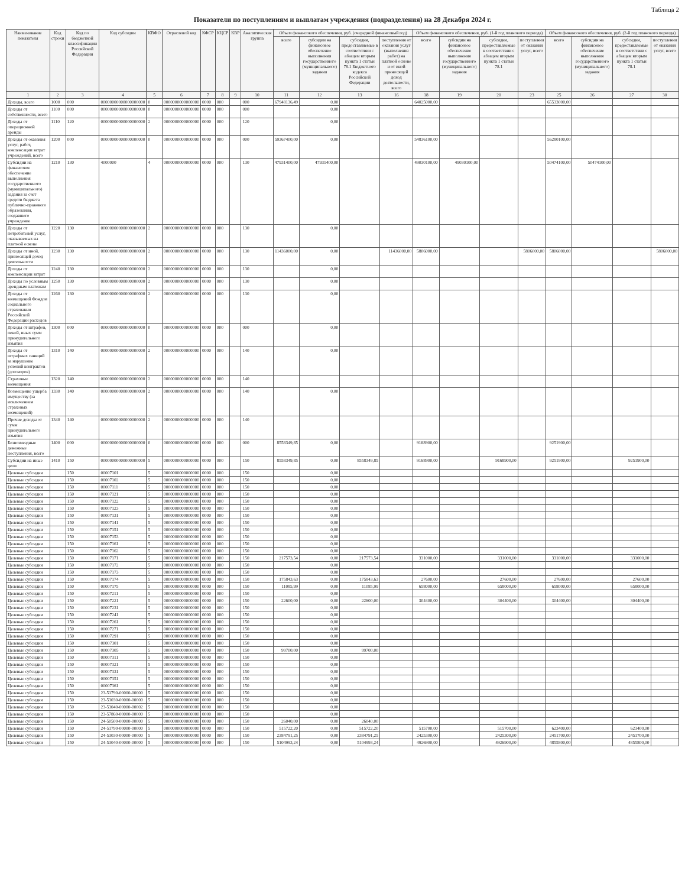Таблица 2
Показатели по поступлениям и выплатам учреждения (подразделения) на 28 Декабря 2024 г.
| Наименование показателя | Код строки | Код по бюджетной классификации Российской Федерации | Код субсидии | КВФО | Отраслевой код | КФСР | КЦСР | КВР | Аналитическая группа | Объем финансового обеспечения, руб. (очередной финансовый год) | | | | Объем финансового обеспечения, руб. (1-й год планового периода) | | | | Объем финансового обеспечения, руб. (2-й год планового периода) | | | |
| --- | --- | --- | --- | --- | --- | --- | --- | --- | --- | --- | --- | --- | --- | --- | --- | --- | --- | --- | --- | --- | --- |
| | | | | | | | | | | всего | субсидии на финансовое обеспечение выполнения государственного (муниципального) задания | субсидии, предоставляемые в соответствии с абзацем вторым пункта 1 статьи 78.1 Бюджетного кодекса Российской Федерации | поступления от оказания услуг (выполнения работ) на платной основе и от иной приносящей доход деятельности, всего | всего | субсидии на финансовое обеспечение выполнения государственного (муниципального) задания | субсидии, предоставляемые в соответствии с абзацем вторым пункта 1 статьи 78.1 | поступления от оказания услуг, всего | всего | субсидии на финансовое обеспечение выполнения государственного (муниципального) задания | субсидии, предоставляемые в соответствии с абзацем вторым пункта 1 статьи 78.1 | поступления от оказания услуг, всего |
| 1 | 2 | 3 | 4 | 5 | 6 | 7 | 8 | 9 | 10 | 11 | 12 | 13 | 16 | 18 | 19 | 20 | 23 | 25 | 26 | 27 | 30 |
| Доходы, всего | 1000 | 000 | 00000000000000000000 | 0 | 0000000000000000 | 0000 | 000 | | 000 | 67948136,49 | 0,00 | | | 64025000,00 | | | | 65533000,00 | | | |
| Доходы от собственности, всего | 1100 | 000 | 00000000000000000000 | 0 | 0000000000000000 | 0000 | 000 | | 000 | | 0,00 | | | | | | | | | | |
| Доходы от операционной аренды | 1110 | 120 | 00000000000000000000 | 2 | 0000000000000000 | 0000 | 000 | | 120 | | 0,00 | | | | | | | | | | |
| Доходы от оказания услуг, работ, компенсации затрат учреждений, всего | 1200 | 000 | 00000000000000000000 | 0 | 0000000000000000 | 0000 | 000 | | 000 | 59367400,00 | 0,00 | | | 54836100,00 | | | | 56280100,00 | | | |
| Субсидии на финансовое обеспечение выполнения государственного (муниципального) задания за счет средств бюджета публично-правового образования, создавшего учреждение | 1210 | 130 | 4000000 | 4 | 0000000000000000 | 0000 | 000 | | 130 | 47931400,00 | 47931400,00 | | | 49030100,00 | 49030100,00 | | | 50474100,00 | 50474100,00 | | |
| Доходы от потребителей услуг, оказываемых на платной основе | 1220 | 130 | 00000000000000000000 | 2 | 0000000000000000 | 0000 | 000 | | 130 | | 0,00 | | | | | | | | | | |
| Доходы от иной, приносящей доход деятельности | 1230 | 130 | 00000000000000000000 | 2 | 0000000000000000 | 0000 | 000 | | 130 | 11436000,00 | 0,00 | | 11436000,00 | 5806000,00 | | | 5806000,00 | 5806000,00 | | | 5806000,00 |
| Доходы от компенсации затрат | 1240 | 130 | 00000000000000000000 | 2 | 0000000000000000 | 0000 | 000 | | 130 | | 0,00 | | | | | | | | | | |
| Доходы по условным арендным платежам | 1250 | 130 | 00000000000000000000 | 2 | 0000000000000000 | 0000 | 000 | | 130 | | 0,00 | | | | | | | | | | |
| Доходы от возмещений Фондом социального страхования Российской Федерации расходов | 1260 | 130 | 00000000000000000000 | 2 | 0000000000000000 | 0000 | 000 | | 130 | | 0,00 | | | | | | | | | | |
| Доходы от штрафов, пеней, иных сумм принудительного изъятия | 1300 | 000 | 00000000000000000000 | 0 | 0000000000000000 | 0000 | 000 | | 000 | | 0,00 | | | | | | | | | | |
| Доходы от штрафных санкций за нарушение условий контрактов (договоров) | 1310 | 140 | 00000000000000000000 | 2 | 0000000000000000 | 0000 | 000 | | 140 | | 0,00 | | | | | | | | | | |
| Страховые возмещения | 1320 | 140 | 00000000000000000000 | 2 | 0000000000000000 | 0000 | 000 | | 140 | | | | | | | | | | | | |
| Возмещение ущерба имуществу (за исключением страховых возмещений) | 1330 | 140 | 00000000000000000000 | 2 | 0000000000000000 | 0000 | 000 | | 140 | | 0,00 | | | | | | | | | | |
| Прочие доходы от сумм принудительного изъятия | 1340 | 140 | 00000000000000000000 | 2 | 0000000000000000 | 0000 | 000 | | 140 | | | | | | | | | | | | |
| Безвозмездные денежные поступления, всего | 1400 | 000 | 00000000000000000000 | 0 | 0000000000000000 | 0000 | 000 | | 000 | 8558349,85 | 0,00 | | | 9168900,00 | | | | 9251900,00 | | | |
| Субсидии на иные цели | 1410 | 150 | 00000000000000000000 | 5 | 0000000000000000 | 0000 | 000 | | 150 | 8558349,85 | 0,00 | 8558349,85 | | 9168900,00 | | 9168900,00 | | 9251900,00 | | 9251900,00 | |
| Целевые субсидии | | 150 | 00007101 | 5 | 0000000000000000 | 0000 | 000 | | 150 | | 0,00 | | | | | | | | | | |
| Целевые субсидии | | 150 | 00007102 | 5 | 0000000000000000 | 0000 | 000 | | 150 | | 0,00 | | | | | | | | | | |
| Целевые субсидии | | 150 | 00007111 | 5 | 0000000000000000 | 0000 | 000 | | 150 | | 0,00 | | | | | | | | | | |
| Целевые субсидии | | 150 | 00007121 | 5 | 0000000000000000 | 0000 | 000 | | 150 | | 0,00 | | | | | | | | | | |
| Целевые субсидии | | 150 | 00007122 | 5 | 0000000000000000 | 0000 | 000 | | 150 | | 0,00 | | | | | | | | | | |
| Целевые субсидии | | 150 | 00007123 | 5 | 0000000000000000 | 0000 | 000 | | 150 | | 0,00 | | | | | | | | | | |
| Целевые субсидии | | 150 | 00007131 | 5 | 0000000000000000 | 0000 | 000 | | 150 | | 0,00 | | | | | | | | | | |
| Целевые субсидии | | 150 | 00007141 | 5 | 0000000000000000 | 0000 | 000 | | 150 | | 0,00 | | | | | | | | | | |
| Целевые субсидии | | 150 | 00007151 | 5 | 0000000000000000 | 0000 | 000 | | 150 | | 0,00 | | | | | | | | | | |
| Целевые субсидии | | 150 | 00007153 | 5 | 0000000000000000 | 0000 | 000 | | 150 | | 0,00 | | | | | | | | | | |
| Целевые субсидии | | 150 | 00007161 | 5 | 0000000000000000 | 0000 | 000 | | 150 | | 0,00 | | | | | | | | | | |
| Целевые субсидии | | 150 | 00007162 | 5 | 0000000000000000 | 0000 | 000 | | 150 | | 0,00 | | | | | | | | | | |
| Целевые субсидии | | 150 | 00007171 | 5 | 0000000000000000 | 0000 | 000 | | 150 | 217573,54 | 0,00 | 217573,54 | | 331000,00 | | 331000,00 | | 331000,00 | | 331000,00 | |
| Целевые субсидии | | 150 | 00007172 | 5 | 0000000000000000 | 0000 | 000 | | 150 | | 0,00 | | | | | | | | | | |
| Целевые субсидии | | 150 | 00007173 | 5 | 0000000000000000 | 0000 | 000 | | 150 | | 0,00 | | | | | | | | | | |
| Целевые субсидии | | 150 | 00007174 | 5 | 0000000000000000 | 0000 | 000 | | 150 | 175843,63 | 0,00 | 175843,63 | | 27600,00 | | 27600,00 | | 27600,00 | | 27600,00 | |
| Целевые субсидии | | 150 | 00007175 | 5 | 0000000000000000 | 0000 | 000 | | 150 | 11085,99 | 0,00 | 11085,99 | | 658000,00 | | 658000,00 | | 658000,00 | | 658000,00 | |
| Целевые субсидии | | 150 | 00007211 | 5 | 0000000000000000 | 0000 | 000 | | 150 | | 0,00 | | | | | | | | | | |
| Целевые субсидии | | 150 | 00007221 | 5 | 0000000000000000 | 0000 | 000 | | 150 | 22600,00 | 0,00 | 22600,00 | | 304400,00 | | 304400,00 | | 304400,00 | | 304400,00 | |
| Целевые субсидии | | 150 | 00007231 | 5 | 0000000000000000 | 0000 | 000 | | 150 | | 0,00 | | | | | | | | | | |
| Целевые субсидии | | 150 | 00007241 | 5 | 0000000000000000 | 0000 | 000 | | 150 | | 0,00 | | | | | | | | | | |
| Целевые субсидии | | 150 | 00007261 | 5 | 0000000000000000 | 0000 | 000 | | 150 | | 0,00 | | | | | | | | | | |
| Целевые субсидии | | 150 | 00007271 | 5 | 0000000000000000 | 0000 | 000 | | 150 | | 0,00 | | | | | | | | | | |
| Целевые субсидии | | 150 | 00007291 | 5 | 0000000000000000 | 0000 | 000 | | 150 | | 0,00 | | | | | | | | | | |
| Целевые субсидии | | 150 | 00007301 | 5 | 0000000000000000 | 0000 | 000 | | 150 | | 0,00 | | | | | | | | | | |
| Целевые субсидии | | 150 | 00007305 | 5 | 0000000000000000 | 0000 | 000 | | 150 | 99700,00 | 0,00 | 99700,00 | | | | | | | | | |
| Целевые субсидии | | 150 | 00007311 | 5 | 0000000000000000 | 0000 | 000 | | 150 | | 0,00 | | | | | | | | | | |
| Целевые субсидии | | 150 | 00007321 | 5 | 0000000000000000 | 0000 | 000 | | 150 | | 0,00 | | | | | | | | | | |
| Целевые субсидии | | 150 | 00007331 | 5 | 0000000000000000 | 0000 | 000 | | 150 | | 0,00 | | | | | | | | | | |
| Целевые субсидии | | 150 | 00007351 | 5 | 0000000000000000 | 0000 | 000 | | 150 | | 0,00 | | | | | | | | | | |
| Целевые субсидии | | 150 | 00007361 | 5 | 0000000000000000 | 0000 | 000 | | 150 | | 0,00 | | | | | | | | | | |
| Целевые субсидии | | 150 | 23-51790-00000-00000 | 5 | 0000000000000000 | 0000 | 000 | | 150 | | 0,00 | | | | | | | | | | |
| Целевые субсидии | | 150 | 23-53030-00000-00000 | 5 | 0000000000000000 | 0000 | 000 | | 150 | | 0,00 | | | | | | | | | | |
| Целевые субсидии | | 150 | 23-53040-00000-00002 | 5 | 0000000000000000 | 0000 | 000 | | 150 | | 0,00 | | | | | | | | | | |
| Целевые субсидии | | 150 | 23-57860-00000-00000 | 5 | 0000000000000000 | 0000 | 000 | | 150 | | 0,00 | | | | | | | | | | |
| Целевые субсидии | | 150 | 24-50500-00000-00000 | 5 | 0000000000000000 | 0000 | 000 | | 150 | 26040,00 | 0,00 | 26040,00 | | | | | | | | | |
| Целевые субсидии | | 150 | 24-51790-00000-00000 | 5 | 0000000000000000 | 0000 | 000 | | 150 | 515722,20 | 0,00 | 515722,20 | | 515700,00 | | 515700,00 | | 623400,00 | | 623400,00 | |
| Целевые субсидии | | 150 | 24-53030-00000-00000 | 5 | 0000000000000000 | 0000 | 000 | | 150 | 2384791,25 | 0,00 | 2384791,25 | | 2425300,00 | | 2425300,00 | | 2451700,00 | | 2451700,00 | |
| Целевые субсидии | | 150 | 24-53040-00000-00000 | 5 | 0000000000000000 | 0000 | 000 | | 150 | 5104993,24 | 0,00 | 5104993,24 | | 4926900,00 | | 4926900,00 | | 4855800,00 | | 4855800,00 | |